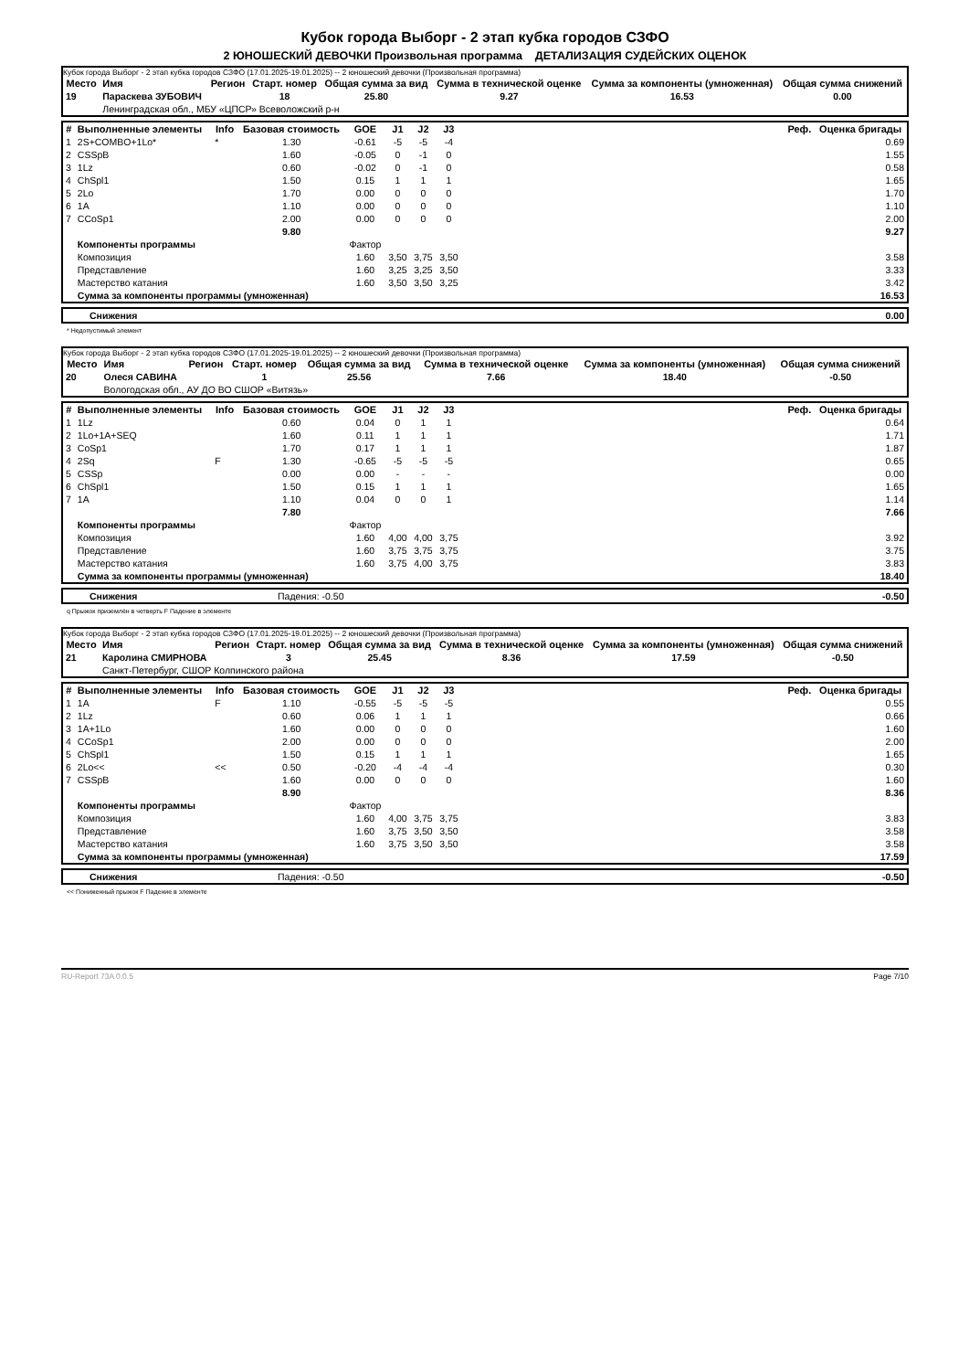Кубок города Выборг - 2 этап кубка городов СЗФО
2 ЮНОШЕСКИЙ ДЕВОЧКИ Произвольная программа ДЕТАЛИЗАЦИЯ СУДЕЙСКИХ ОЦЕНОК
Кубок города Выборг - 2 этап кубка городов СЗФО (17.01.2025-19.01.2025) -- 2 юношеский девочки (Произвольная программа)
| Место | Имя | Регион | Старт. номер | Общая сумма за вид | Сумма в технической оценке | Сумма за компоненты (умноженная) | Общая сумма снижений |
| --- | --- | --- | --- | --- | --- | --- | --- |
| 19 | Параскева ЗУБОВИЧ | | 18 | 25.80 | 9.27 | 16.53 | 0.00 |
| | Ленинградская обл., МБУ «ЦПСР» Всеволожский р-н | | | | | | |
| # | Выполненные элементы | Info | Базовая стоимость | GOE | J1 | J2 | J3 | Реф. | Оценка бригады |
| --- | --- | --- | --- | --- | --- | --- | --- | --- | --- |
| 1 | 2S+COMBO+1Lo* | * | 1.30 | -0.61 | -5 | -5 | -4 | | 0.69 |
| 2 | CSSpB | | 1.60 | -0.05 | 0 | -1 | 0 | | 1.55 |
| 3 | 1Lz | | 0.60 | -0.02 | 0 | -1 | 0 | | 0.58 |
| 4 | ChSpl1 | | 1.50 | 0.15 | 1 | 1 | 1 | | 1.65 |
| 5 | 2Lo | | 1.70 | 0.00 | 0 | 0 | 0 | | 1.70 |
| 6 | 1A | | 1.10 | 0.00 | 0 | 0 | 0 | | 1.10 |
| 7 | CCoSp1 | | 2.00 | 0.00 | 0 | 0 | 0 | | 2.00 |
| | | | 9.80 | | | | | | 9.27 |
| | Компоненты программы | | | Фактор | | | | | |
| | Композиция | | | 1.60 | 3,50 | 3,75 | 3,50 | | 3.58 |
| | Представление | | | 1.60 | 3,25 | 3,25 | 3,50 | | 3.33 |
| | Мастерство катания | | | 1.60 | 3,50 | 3,50 | 3,25 | | 3.42 |
| | Сумма за компоненты программы (умноженная) | | | | | | | | 16.53 |
| | Снижения | 0.00 |
* Недопустимый элемент
Кубок города Выборг - 2 этап кубка городов СЗФО (17.01.2025-19.01.2025) -- 2 юношеский девочки (Произвольная программа)
| Место | Имя | Регион | Старт. номер | Общая сумма за вид | Сумма в технической оценке | Сумма за компоненты (умноженная) | Общая сумма снижений |
| --- | --- | --- | --- | --- | --- | --- | --- |
| 20 | Олеся САВИНА | | 1 | 25.56 | 7.66 | 18.40 | -0.50 |
| | Вологодская обл., АУ ДО ВО СШОР «Витязь» | | | | | | |
| # | Выполненные элементы | Info | Базовая стоимость | GOE | J1 | J2 | J3 | Реф. | Оценка бригады |
| --- | --- | --- | --- | --- | --- | --- | --- | --- | --- |
| 1 | 1Lz | | 0.60 | 0.04 | 0 | 1 | 1 | | 0.64 |
| 2 | 1Lo+1A+SEQ | | 1.60 | 0.11 | 1 | 1 | 1 | | 1.71 |
| 3 | CoSp1 | | 1.70 | 0.17 | 1 | 1 | 1 | | 1.87 |
| 4 | 2Sq | F | 1.30 | -0.65 | -5 | -5 | -5 | | 0.65 |
| 5 | CSSp | | 0.00 | 0.00 | - | - | - | | 0.00 |
| 6 | ChSpl1 | | 1.50 | 0.15 | 1 | 1 | 1 | | 1.65 |
| 7 | 1A | | 1.10 | 0.04 | 0 | 0 | 1 | | 1.14 |
| | | | 7.80 | | | | | | 7.66 |
| | Компоненты программы | | | Фактор | | | | | |
| | Композиция | | | 1.60 | 4,00 | 4,00 | 3,75 | | 3.92 |
| | Представление | | | 1.60 | 3,75 | 3,75 | 3,75 | | 3.75 |
| | Мастерство катания | | | 1.60 | 3,75 | 4,00 | 3,75 | | 3.83 |
| | Сумма за компоненты программы (умноженная) | | | | | | | | 18.40 |
| | Снижения | Падения: -0.50 | -0.50 |
q Прыжок приземлён в четверть F Падение в элементе
Кубок города Выборг - 2 этап кубка городов СЗФО (17.01.2025-19.01.2025) -- 2 юношеский девочки (Произвольная программа)
| Место | Имя | Регион | Старт. номер | Общая сумма за вид | Сумма в технической оценке | Сумма за компоненты (умноженная) | Общая сумма снижений |
| --- | --- | --- | --- | --- | --- | --- | --- |
| 21 | Каролина СМИРНОВА | | 3 | 25.45 | 8.36 | 17.59 | -0.50 |
| | Санкт-Петербург, СШОР Колпинского района | | | | | | |
| # | Выполненные элементы | Info | Базовая стоимость | GOE | J1 | J2 | J3 | Реф. | Оценка бригады |
| --- | --- | --- | --- | --- | --- | --- | --- | --- | --- |
| 1 | 1A | F | 1.10 | -0.55 | -5 | -5 | -5 | | 0.55 |
| 2 | 1Lz | | 0.60 | 0.06 | 1 | 1 | 1 | | 0.66 |
| 3 | 1A+1Lo | | 1.60 | 0.00 | 0 | 0 | 0 | | 1.60 |
| 4 | CCoSp1 | | 2.00 | 0.00 | 0 | 0 | 0 | | 2.00 |
| 5 | ChSpl1 | | 1.50 | 0.15 | 1 | 1 | 1 | | 1.65 |
| 6 | 2Lo<< | << | 0.50 | -0.20 | -4 | -4 | -4 | | 0.30 |
| 7 | CSSpB | | 1.60 | 0.00 | 0 | 0 | 0 | | 1.60 |
| | | | 8.90 | | | | | | 8.36 |
| | Компоненты программы | | | Фактор | | | | | |
| | Композиция | | | 1.60 | 4,00 | 3,75 | 3,75 | | 3.83 |
| | Представление | | | 1.60 | 3,75 | 3,50 | 3,50 | | 3.58 |
| | Мастерство катания | | | 1.60 | 3,75 | 3,50 | 3,50 | | 3.58 |
| | Сумма за компоненты программы (умноженная) | | | | | | | | 17.59 |
| | Снижения | Падения: -0.50 | -0.50 |
<< Пониженный прыжок F Падение в элементе
RU-Report 73A 0.0.5 Page 7/10